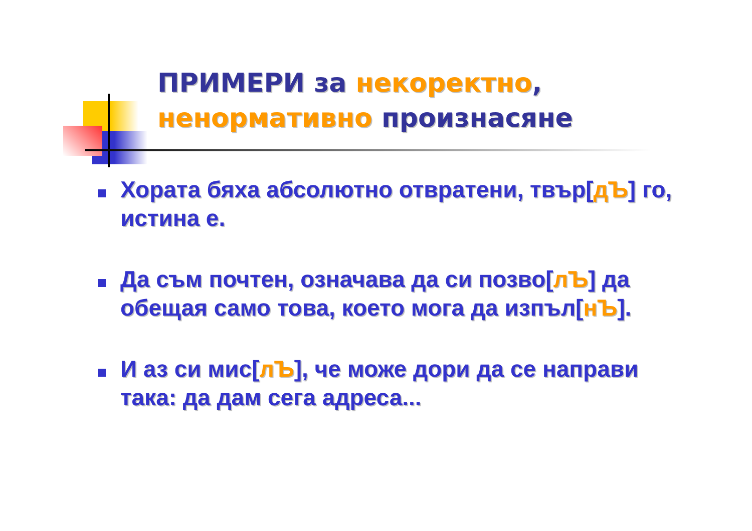ПРИМЕРИ за некоректно,
ненормативно произнасяне
Хората бяха абсолютно отвратени, твър[дЪ] го, истина е.
Да съм почтен, означава да си позво[лЪ] да обещая само това, което мога да изпъл[нЪ].
И аз си мис[лЪ], че може дори да се направи така: да дам сега адреса...